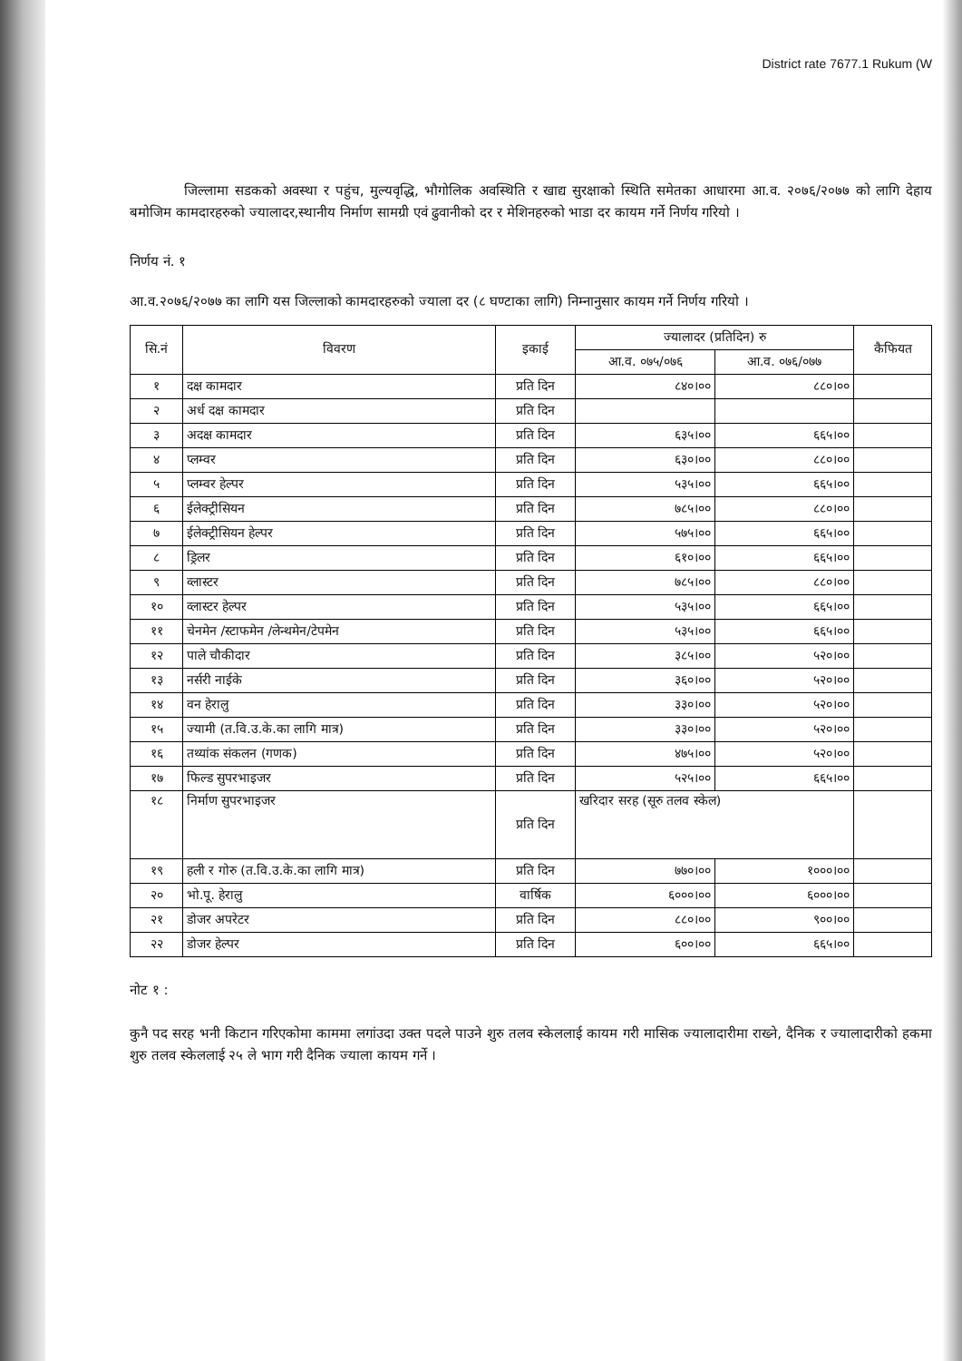District rate 7677.1 Rukum (W
    जिल्लामा सडकको अवस्था र पहुंच, मुल्यवृद्धि, भौगोलिक अवस्थिति र खाद्य सुरक्षाको स्थिति समेतका आधारमा आ.व. २०७६/२०७७ को लागि देहाय बमोजिम कामदारहरुको ज्यालादर,स्थानीय निर्माण सामग्री एवं ढुवानीको दर र मेशिनहरुको भाडा दर कायम गर्ने निर्णय गरियो ।
निर्णय नं. १
आ.व.२०७६/२०७७ का लागि यस जिल्लाको कामदारहरुको ज्याला दर (८ घण्टाका लागि) निम्नानुसार कायम गर्ने निर्णय गरियो ।
| सि.नं | विवरण | इकाई | ज्यालादर (प्रतिदिन) रु | | कैफियत |
| --- | --- | --- | --- | --- | --- |
| | | | आ.व. ०७५/०७६ | आ.व. ०७६/०७७ | |
| १ | दक्ष कामदार | प्रति दिन | ८४०।०० | ८८०।०० | |
| २ | अर्ध दक्ष कामदार | प्रति दिन | | | |
| ३ | अदक्ष कामदार | प्रति दिन | ६३५।०० | ६६५।०० | |
| ४ | प्लम्वर | प्रति दिन | ६३०।०० | ८८०।०० | |
| ५ | प्लम्वर हेल्पर | प्रति दिन | ५३५।०० | ६६५।०० | |
| ६ | ईलेक्ट्रीसियन | प्रति दिन | ७८५।०० | ८८०।०० | |
| ७ | ईलेक्ट्रीसियन हेल्पर | प्रति दिन | ५७५।०० | ६६५।०० | |
| ८ | ड्रिलर | प्रति दिन | ६१०।०० | ६६५।०० | |
| ९ | व्लास्टर | प्रति दिन | ७८५।०० | ८८०।०० | |
| १० | व्लास्टर हेल्पर | प्रति दिन | ५३५।०० | ६६५।०० | |
| ११ | चेनमेन /स्टाफमेन /लेन्थमेन/टेपमेन | प्रति दिन | ५३५।०० | ६६५।०० | |
| १२ | पाले चौकीदार | प्रति दिन | ३८५।०० | ५२०।०० | |
| १३ | नर्सरी नाईके | प्रति दिन | ३६०।०० | ५२०।०० | |
| १४ | वन हेरालु | प्रति दिन | ३३०।०० | ५२०।०० | |
| १५ | ज्यामी (त.वि.उ.के.का लागि मात्र) | प्रति दिन | ३३०।०० | ५२०।०० | |
| १६ | तथ्यांक संकलन (गणक) | प्रति दिन | ४७५।०० | ५२०।०० | |
| १७ | फिल्ड सुपरभाइजर | प्रति दिन | ५२५।०० | ६६५।०० | |
| १८ | निर्माण सुपरभाइजर | प्रति दिन | खरिदार सरह (सूरु तलव स्केल) | | |
| १९ | हली र गोरु (त.वि.उ.के.का लागि मात्र) | प्रति दिन | ७७०।०० | १०००।०० | |
| २० | भो.पू. हेरालु | वार्षिक | ६०००।०० | ६०००।०० | |
| २१ | डोजर अपरेटर | प्रति दिन | ८८०।०० | ९००।०० | |
| २२ | डोजर हेल्पर | प्रति दिन | ६००।०० | ६६५।०० | |
नोट १ :
कुनै पद सरह भनी किटान गरिएकोमा काममा लगांउदा उक्त पदले पाउने शुरु तलव स्केललाई कायम गरी मासिक ज्यालादारीमा राख्ने, दैनिक र ज्यालादारीको हकमा शुरु तलव स्केललाई २५ ले भाग गरी दैनिक ज्याला कायम गर्ने ।